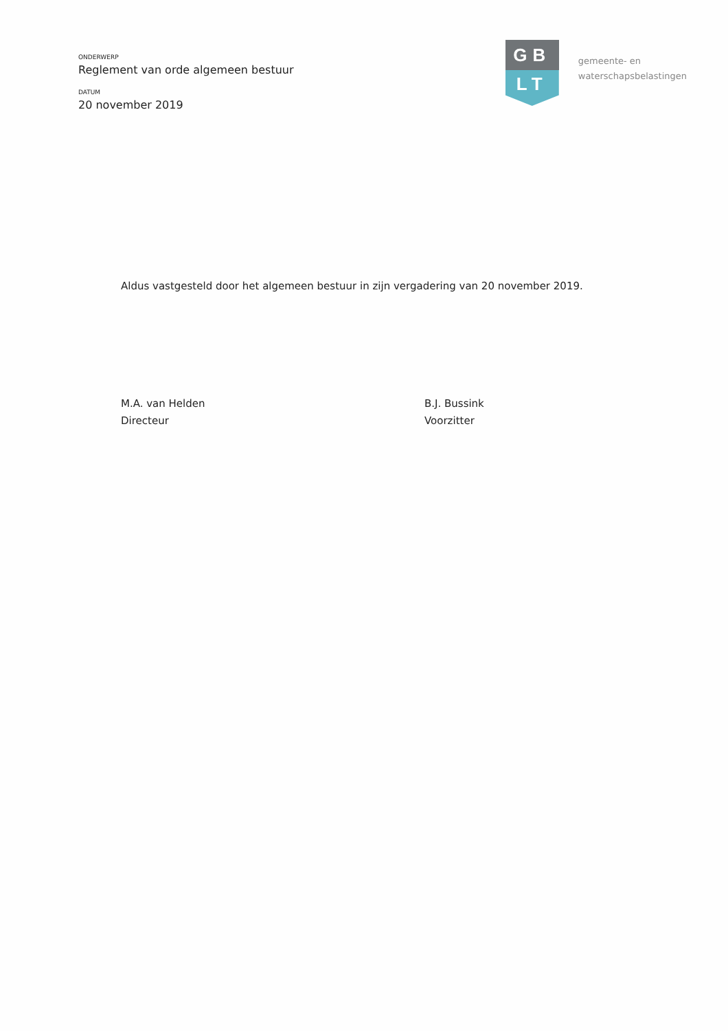ONDERWERP
Reglement van orde algemeen bestuur
DATUM
20 november 2019
GB
LT
gemeente- en
waterschapsbelastingen
Aldus vastgesteld door het algemeen bestuur in zijn vergadering van 20 november 2019.
M.A. van Helden
Directeur
B.J. Bussink
Voorzitter